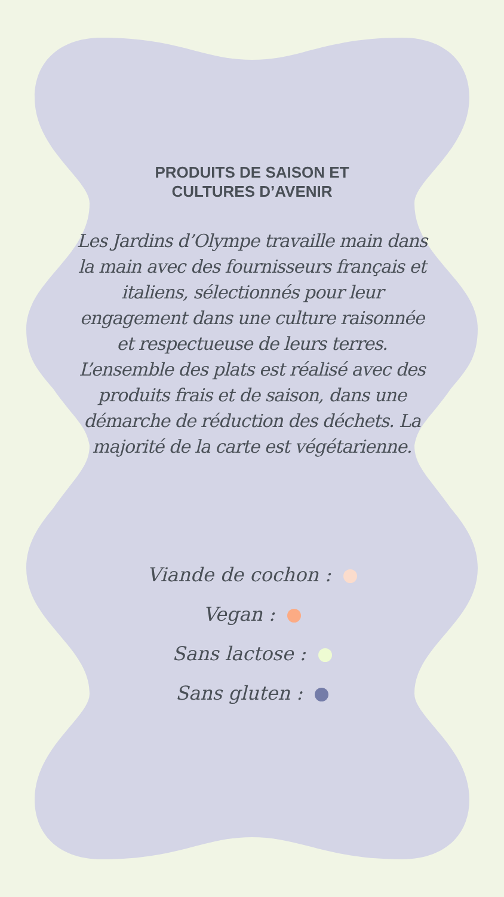PRODUITS DE SAISON ET
CULTURES D’AVENIR
Les Jardins d’Olympe travaille main dans la main avec des fournisseurs français et italiens, sélectionnés pour leur engagement dans une culture raisonnée et respectueuse de leurs terres. L’ensemble des plats est réalisé avec des produits frais et de saison, dans une démarche de réduction des déchets. La majorité de la carte est végétarienne.
Viande de cochon :
Vegan :
Sans lactose :
Sans gluten :